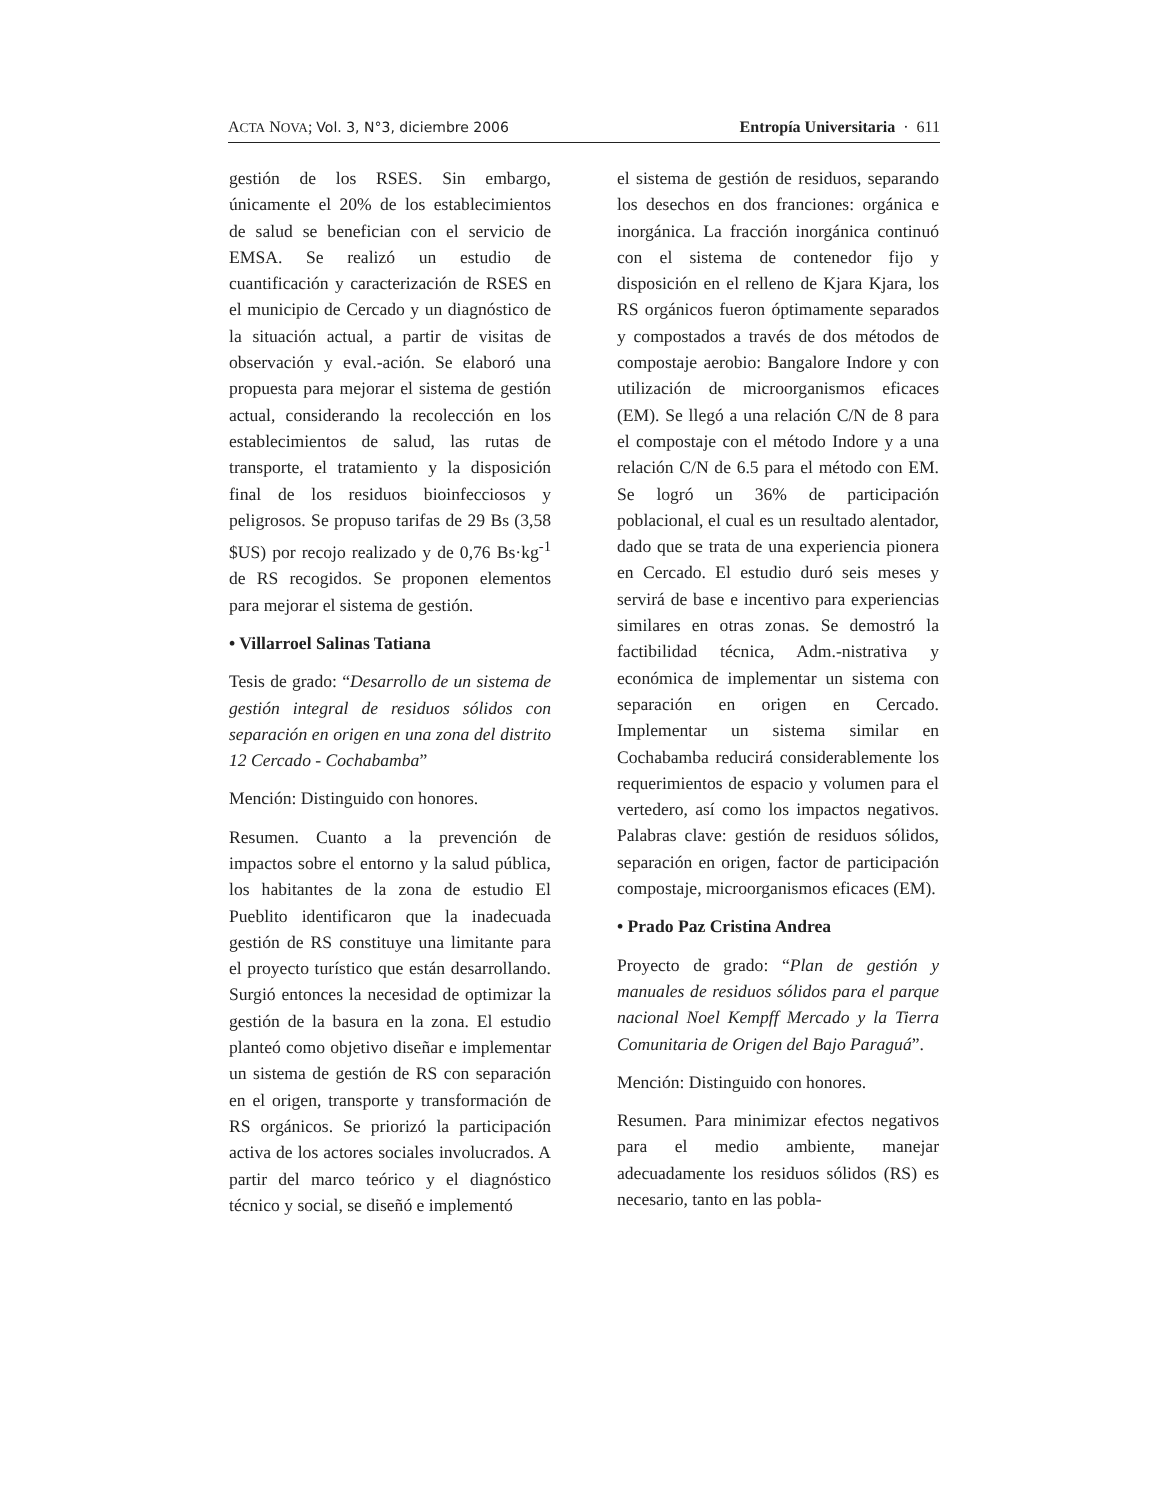ACTA NOVA; Vol. 3, N°3, diciembre 2006 Entropía Universitaria · 611
gestión de los RSES. Sin embargo, únicamente el 20% de los estableci­mientos de salud se benefician con el servicio de EMSA. Se realizó un estudio de cuantificación y caracterización de RSES en el municipio de Cercado y un diagnóstico de la situación actual, a partir de visitas de observación y eval.-ación. Se elaboró una propuesta para mejorar el sistema de gestión actual, considerando la recolección en los establecimientos de salud, las rutas de transporte, el tratamiento y la disposi­ción final de los residuos bioinfeccio­sos y peligrosos. Se propuso tarifas de 29 Bs (3,58 $US) por recojo realizado y de 0,76 Bs·kg<sup>-1</sup> de RS recogidos. Se proponen elementos para mejorar el sistema de gestión.
• Villarroel Salinas Tatiana
Tesis de grado: “Desarrollo de un sistema de gestión integral de residuos sólidos con separación en origen en una zona del distrito 12 Cercado - Cochabamba”
Mención: Distinguido con honores.
Resumen. Cuanto a la prevención de impactos sobre el entorno y la salud pública, los habitantes de la zona de estudio El Pueblito identificaron que la inadecuada gestión de RS constituye una limitante para el proyecto turístico que están desarrollando. Surgió enton­ces la necesidad de optimizar la gestión de la basura en la zona. El estudio planteó como objetivo diseñar e implementar un sistema de gestión de RS con separación en el origen, trans­porte y transformación de RS orgá­nicos. Se priorizó la participación activa de los actores sociales involucrados. A partir del marco teórico y el diagnóstico técnico y social, se diseñó e implementó
el sistema de gestión de residuos, separando los desechos en dos francio­nes: orgánica e inorgánica. La fracción inorgánica continuó con el sistema de contenedor fijo y disposición en el relleno de Kjara Kjara, los RS orgánicos fueron óptimamente separados y com­postados a través de dos métodos de compostaje aerobio: Bangalore Indore y con utilización de microorganismos eficaces (EM). Se llegó a una relación C/N de 8 para el compostaje con el método Indore y a una relación C/N de 6.5 para el método con EM. Se logró un 36% de participación poblacional, el cual es un resultado alentador, dado que se trata de una experiencia pionera en Cercado. El estudio duró seis meses y servirá de base e incentivo para experi­encias similares en otras zonas. Se demostró la factibilidad técnica, Adm.-nistrativa y económica de implementar un sistema con separación en origen en Cercado. Implementar un sistema similar en Cochabamba reducirá consi­derablemente los requerimientos de espacio y volumen para el vertedero, así como los impactos negativos. Palabras clave: gestión de residuos sólidos, sepa­ración en origen, factor de participación compostaje, microorganismos eficaces (EM).
• Prado Paz Cristina Andrea
Proyecto de grado: “Plan de gestión y manuales de residuos sólidos para el parque nacional Noel Kempff Mercado y la Tierra Comunitaria de Origen del Bajo Paraguá”.
Mención: Distinguido con honores.
Resumen. Para minimizar efectos nega­tivos para el medio ambiente, manejar adecuadamente los residuos sólidos (RS) es necesario, tanto en las pobla-